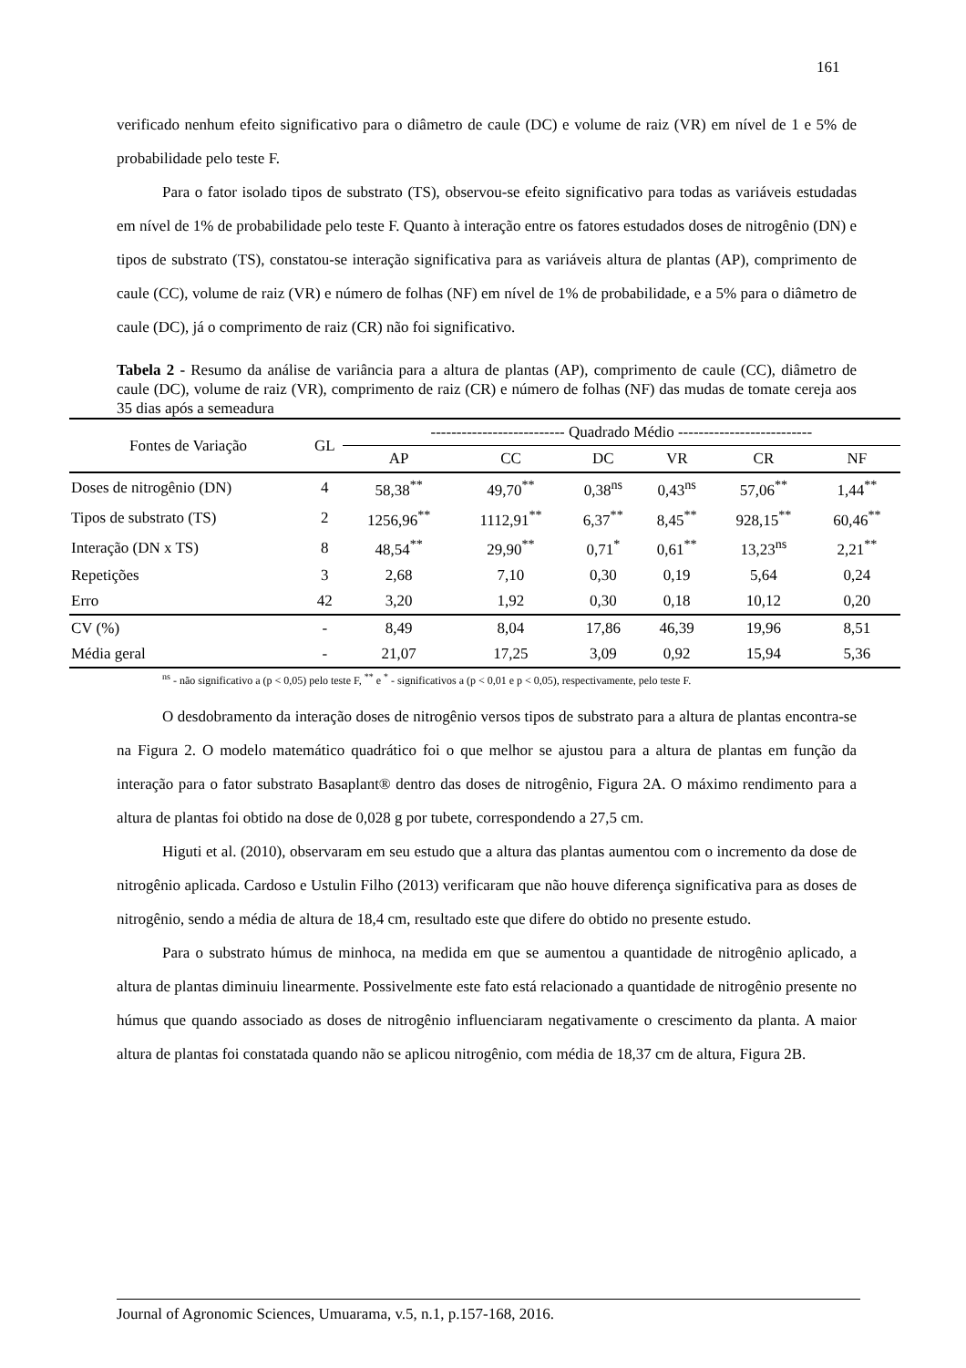161
verificado nenhum efeito significativo para o diâmetro de caule (DC) e volume de raiz (VR) em nível de 1 e 5% de probabilidade pelo teste F.
Para o fator isolado tipos de substrato (TS), observou-se efeito significativo para todas as variáveis estudadas em nível de 1% de probabilidade pelo teste F. Quanto à interação entre os fatores estudados doses de nitrogênio (DN) e tipos de substrato (TS), constatou-se interação significativa para as variáveis altura de plantas (AP), comprimento de caule (CC), volume de raiz (VR) e número de folhas (NF) em nível de 1% de probabilidade, e a 5% para o diâmetro de caule (DC), já o comprimento de raiz (CR) não foi significativo.
Tabela 2 - Resumo da análise de variância para a altura de plantas (AP), comprimento de caule (CC), diâmetro de caule (DC), volume de raiz (VR), comprimento de raiz (CR) e número de folhas (NF) das mudas de tomate cereja aos 35 dias após a semeadura
| Fontes de Variação | GL | -------------------------- Quadrado Médio -------------------------- | | | | | |
| --- | --- | --- | --- | --- | --- | --- | --- |
| | | AP | CC | DC | VR | CR | NF |
| Doses de nitrogênio (DN) | 4 | 58,38<sup>**</sup> | 49,70<sup>**</sup> | 0,38<sup>ns</sup> | 0,43<sup>ns</sup> | 57,06<sup>**</sup> | 1,44<sup>**</sup> |
| Tipos de substrato (TS) | 2 | 1256,96<sup>**</sup> | 1112,91<sup>**</sup> | 6,37<sup>**</sup> | 8,45<sup>**</sup> | 928,15<sup>**</sup> | 60,46<sup>**</sup> |
| Interação (DN x TS) | 8 | 48,54<sup>**</sup> | 29,90<sup>**</sup> | 0,71<sup>*</sup> | 0,61<sup>**</sup> | 13,23<sup>ns</sup> | 2,21<sup>**</sup> |
| Repetições | 3 | 2,68 | 7,10 | 0,30 | 0,19 | 5,64 | 0,24 |
| Erro | 42 | 3,20 | 1,92 | 0,30 | 0,18 | 10,12 | 0,20 |
| CV (%) | - | 8,49 | 8,04 | 17,86 | 46,39 | 19,96 | 8,51 |
| Média geral | - | 21,07 | 17,25 | 3,09 | 0,92 | 15,94 | 5,36 |
<sup>ns</sup> - não significativo a (p < 0,05) pelo teste F, <sup>**</sup> e <sup>*</sup> - significativos a (p < 0,01 e p < 0,05), respectivamente, pelo teste F.
O desdobramento da interação doses de nitrogênio versos tipos de substrato para a altura de plantas encontra-se na Figura 2. O modelo matemático quadrático foi o que melhor se ajustou para a altura de plantas em função da interação para o fator substrato Basaplant® dentro das doses de nitrogênio, Figura 2A. O máximo rendimento para a altura de plantas foi obtido na dose de 0,028 g por tubete, correspondendo a 27,5 cm.
Higuti et al. (2010), observaram em seu estudo que a altura das plantas aumentou com o incremento da dose de nitrogênio aplicada. Cardoso e Ustulin Filho (2013) verificaram que não houve diferença significativa para as doses de nitrogênio, sendo a média de altura de 18,4 cm, resultado este que difere do obtido no presente estudo.
Para o substrato húmus de minhoca, na medida em que se aumentou a quantidade de nitrogênio aplicado, a altura de plantas diminuiu linearmente. Possivelmente este fato está relacionado a quantidade de nitrogênio presente no húmus que quando associado as doses de nitrogênio influenciaram negativamente o crescimento da planta. A maior altura de plantas foi constatada quando não se aplicou nitrogênio, com média de 18,37 cm de altura, Figura 2B.
Journal of Agronomic Sciences, Umuarama, v.5, n.1, p.157-168, 2016.